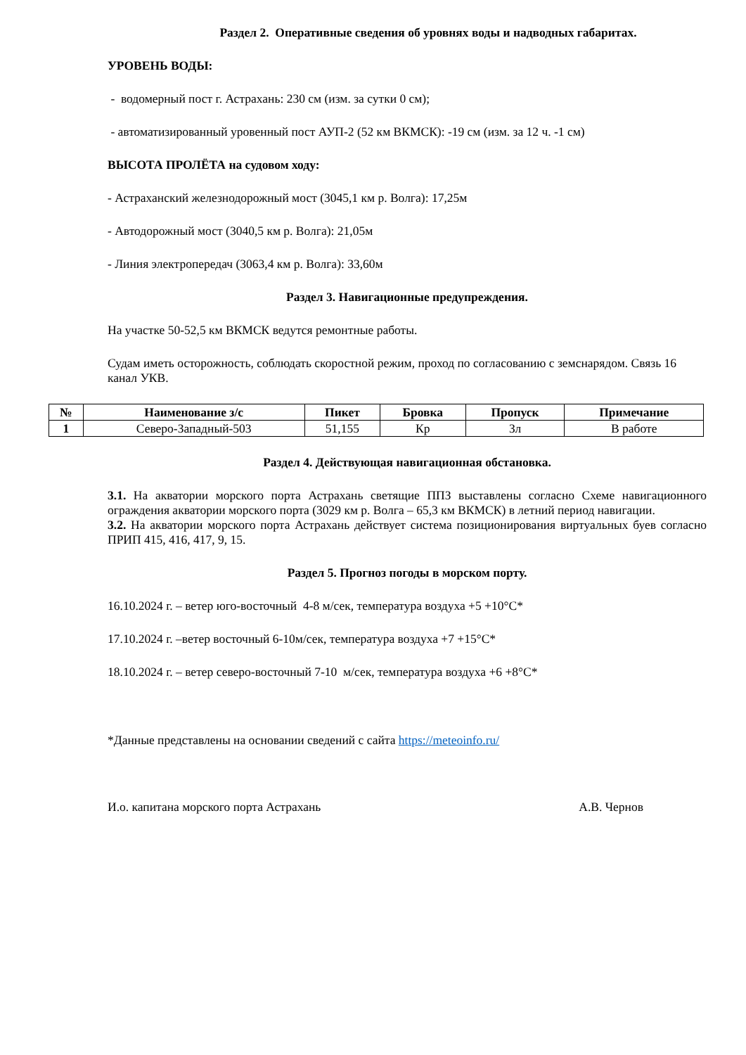Раздел 2. Оперативные сведения об уровнях воды и надводных габаритах.
УРОВЕНЬ ВОДЫ:
- водомерный пост г. Астрахань: 230 см (изм. за сутки 0 см);
- автоматизированный уровенный пост АУП-2 (52 км ВКМСК): -19 см (изм. за 12 ч. -1 см)
ВЫСОТА ПРОЛЁТА на судовом ходу:
- Астраханский железнодорожный мост (3045,1 км р. Волга): 17,25м
- Автодорожный мост (3040,5 км р. Волга): 21,05м
- Линия электропередач (3063,4 км р. Волга): 33,60м
Раздел 3. Навигационные предупреждения.
На участке 50-52,5 км ВКМСК ведутся ремонтные работы.
Судам иметь осторожность, соблюдать скоростной режим, проход по согласованию с земснарядом. Связь 16 канал УКВ.
| № | Наименование з/с | Пикет | Бровка | Пропуск | Примечание |
| --- | --- | --- | --- | --- | --- |
| 1 | Северо-Западный-503 | 51,155 | Кр | Зл | В работе |
Раздел 4. Действующая навигационная обстановка.
3.1. На акватории морского порта Астрахань светящие ППЗ выставлены согласно Схеме навигационного ограждения акватории морского порта (3029 км р. Волга – 65,3 км ВКМСК) в летний период навигации.
3.2. На акватории морского порта Астрахань действует система позиционирования виртуальных буев согласно ПРИП 415, 416, 417, 9, 15.
Раздел 5. Прогноз погоды в морском порту.
16.10.2024 г. – ветер юго-восточный 4-8 м/сек, температура воздуха +5 +10°С*
17.10.2024 г. –ветер восточный 6-10м/сек, температура воздуха +7 +15°С*
18.10.2024 г. – ветер северо-восточный 7-10 м/сек, температура воздуха +6 +8°С*
*Данные представлены на основании сведений с сайта https://meteoinfo.ru/
И.о. капитана морского порта Астрахань А.В. Чернов